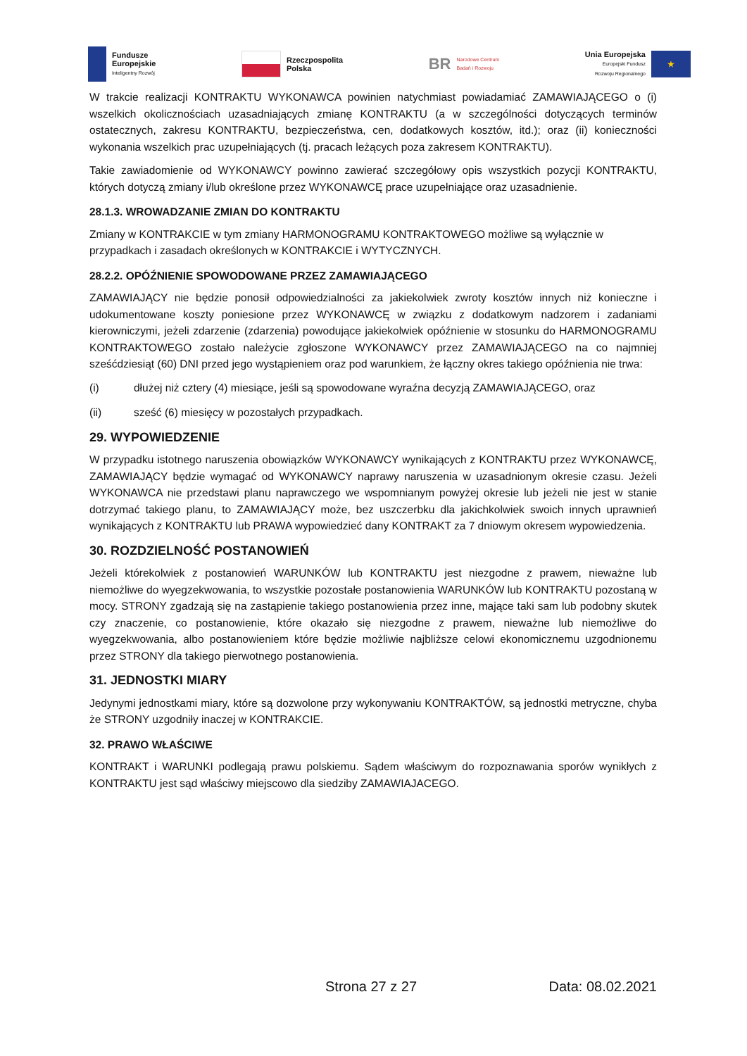Fundusze
Europejskie
Inteligentny Rozwój
Rzeczpospolita
Polska
BR Narodowe Centrum
Badań i Rozwoju
Unia Europejska
Europejski Fundusz
Rozwoju Regionalnego
★
W trakcie realizacji KONTRAKTU WYKONAWCA powinien natychmiast powiadamiać ZAMAWIAJĄCEGO o (i) wszelkich okolicznościach uzasadniających zmianę KONTRAKTU (a w szczególności dotyczących terminów ostatecznych, zakresu KONTRAKTU, bezpieczeństwa, cen, dodatkowych kosztów, itd.); oraz (ii) konieczności wykonania wszelkich prac uzupełniających (tj. pracach leżących poza zakresem KONTRAKTU).
Takie zawiadomienie od WYKONAWCY powinno zawierać szczegółowy opis wszystkich pozycji KONTRAKTU, których dotyczą zmiany i/lub określone przez WYKONAWCĘ prace uzupełniające oraz uzasadnienie.
28.1.3. WROWADZANIE ZMIAN DO KONTRAKTU
Zmiany w KONTRAKCIE w tym zmiany HARMONOGRAMU KONTRAKTOWEGO możliwe są wyłącznie w przypadkach i zasadach określonych w KONTRAKCIE i WYTYCZNYCH.
28.2.2. OPÓŹNIENIE SPOWODOWANE PRZEZ ZAMAWIAJĄCEGO
ZAMAWIAJĄCY nie będzie ponosił odpowiedzialności za jakiekolwiek zwroty kosztów innych niż konieczne i udokumentowane koszty poniesione przez WYKONAWCĘ w związku z dodatkowym nadzorem i zadaniami kierowniczymi, jeżeli zdarzenie (zdarzenia) powodujące jakiekolwiek opóźnienie w stosunku do HARMONOGRAMU KONTRAKTOWEGO zostało należycie zgłoszone WYKONAWCY przez ZAMAWIAJĄCEGO na co najmniej sześćdziesiąt (60) DNI przed jego wystąpieniem oraz pod warunkiem, że łączny okres takiego opóźnienia nie trwa:
(i) dłużej niż cztery (4) miesiące, jeśli są spowodowane wyraźna decyzją ZAMAWIAJĄCEGO, oraz
(ii) sześć (6) miesięcy w pozostałych przypadkach.
29. WYPOWIEDZENIE
W przypadku istotnego naruszenia obowiązków WYKONAWCY wynikających z KONTRAKTU przez WYKONAWCĘ, ZAMAWIAJĄCY będzie wymagać od WYKONAWCY naprawy naruszenia w uzasadnionym okresie czasu. Jeżeli WYKONAWCA nie przedstawi planu naprawczego we wspomnianym powyżej okresie lub jeżeli nie jest w stanie dotrzymać takiego planu, to ZAMAWIAJĄCY może, bez uszczerbku dla jakichkolwiek swoich innych uprawnień wynikających z KONTRAKTU lub PRAWA wypowiedzieć dany KONTRAKT za 7 dniowym okresem wypowiedzenia.
30. ROZDZIELNOŚĆ POSTANOWIEŃ
Jeżeli którekolwiek z postanowień WARUNKÓW lub KONTRAKTU jest niezgodne z prawem, nieważne lub niemożliwe do wyegzekwowania, to wszystkie pozostałe postanowienia WARUNKÓW lub KONTRAKTU pozostaną w mocy. STRONY zgadzają się na zastąpienie takiego postanowienia przez inne, mające taki sam lub podobny skutek czy znaczenie, co postanowienie, które okazało się niezgodne z prawem, nieważne lub niemożliwe do wyegzekwowania, albo postanowieniem które będzie możliwie najbliższe celowi ekonomicznemu uzgodnionemu przez STRONY dla takiego pierwotnego postanowienia.
31. JEDNOSTKI MIARY
Jedynymi jednostkami miary, które są dozwolone przy wykonywaniu KONTRAKTÓW, są jednostki metryczne, chyba że STRONY uzgodniły inaczej w KONTRAKCIE.
32. PRAWO WŁAŚCIWE
KONTRAKT i WARUNKI podlegają prawu polskiemu. Sądem właściwym do rozpoznawania sporów wynikłych z KONTRAKTU jest sąd właściwy miejscowo dla siedziby ZAMAWIAJACEGO.
Strona 27 z 27 Data: 08.02.2021